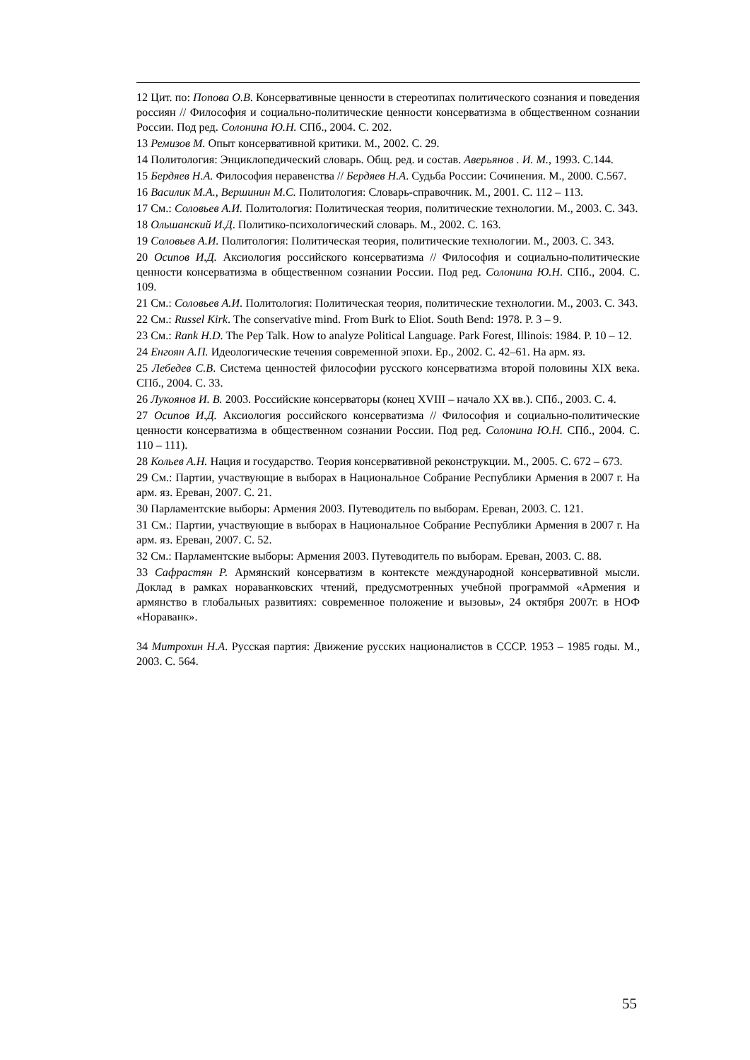12 Цит. по: Попова О.В. Консервативные ценности в стереотипах политического сознания и поведения россиян // Философия и социально-политические ценности консерватизма в общественном сознании России. Под ред. Солонина Ю.Н. СПб., 2004. С. 202.
13 Ремизов М. Опыт консервативной критики. М., 2002. С. 29.
14 Политология: Энциклопедический словарь. Общ. ред. и состав. Аверьянов . И. М., 1993. С.144.
15 Бердяев Н.А. Философия неравенства // Бердяев Н.А. Судьба России: Сочинения. М., 2000. С.567.
16 Василик М.А., Вершинин М.С. Политология: Словарь-справочник. М., 2001. С. 112 – 113.
17 См.: Соловьев А.И. Политология: Политическая теория, политические технологии. М., 2003. С. 343.
18 Ольшанский И.Д. Политико-психологический словарь. М., 2002. С. 163.
19 Соловьев А.И. Политология: Политическая теория, политические технологии. М., 2003. С. 343.
20 Осипов И.Д. Аксиология российского консерватизма // Философия и социально-политические ценности консерватизма в общественном сознании России. Под ред. Солонина Ю.Н. СПб., 2004. С. 109.
21 См.: Соловьев А.И. Политология: Политическая теория, политические технологии. М., 2003. С. 343.
22 См.: Russel Kirk. The conservative mind. From Burk to Eliot. South Bend: 1978. P. 3 – 9.
23 См.: Rank H.D. The Pep Talk. How to analyze Political Language. Park Forest, Illinois: 1984. P. 10 – 12.
24 Енгоян А.П. Идеологические течения современной эпохи. Ер., 2002. С. 42–61. На арм. яз.
25 Лебедев С.В. Система ценностей философии русского консерватизма второй половины XIX века. СПб., 2004. С. 33.
26 Лукоянов И. В. 2003. Российские консерваторы (конец XVIII – начало XX вв.). СПб., 2003. С. 4.
27 Осипов И.Д. Аксиология российского консерватизма // Философия и социально-политические ценности консерватизма в общественном сознании России. Под ред. Солонина Ю.Н. СПб., 2004. С. 110 – 111).
28 Кольев А.Н. Нация и государство. Теория консервативной реконструкции. М., 2005. С. 672 – 673.
29 См.: Партии, участвующие в выборах в Национальное Собрание Республики Армения в 2007 г. На арм. яз. Ереван, 2007. С. 21.
30 Парламентские выборы: Армения 2003. Путеводитель по выборам. Ереван, 2003. С. 121.
31 См.: Партии, участвующие в выборах в Национальное Собрание Республики Армения в 2007 г. На арм. яз. Ереван, 2007. С. 52.
32 См.: Парламентские выборы: Армения 2003. Путеводитель по выборам. Ереван, 2003. С. 88.
33 Сафрастян Р. Армянский консерватизм в контексте международной консервативной мысли. Доклад в рамках нораванковских чтений, предусмотренных учебной программой «Армения и армянство в глобальных развитиях: современное положение и вызовы», 24 октября 2007г. в НОФ «Нораванк».
34 Митрохин Н.А. Русская партия: Движение русских националистов в СССР. 1953 – 1985 годы. М., 2003. С. 564.
55